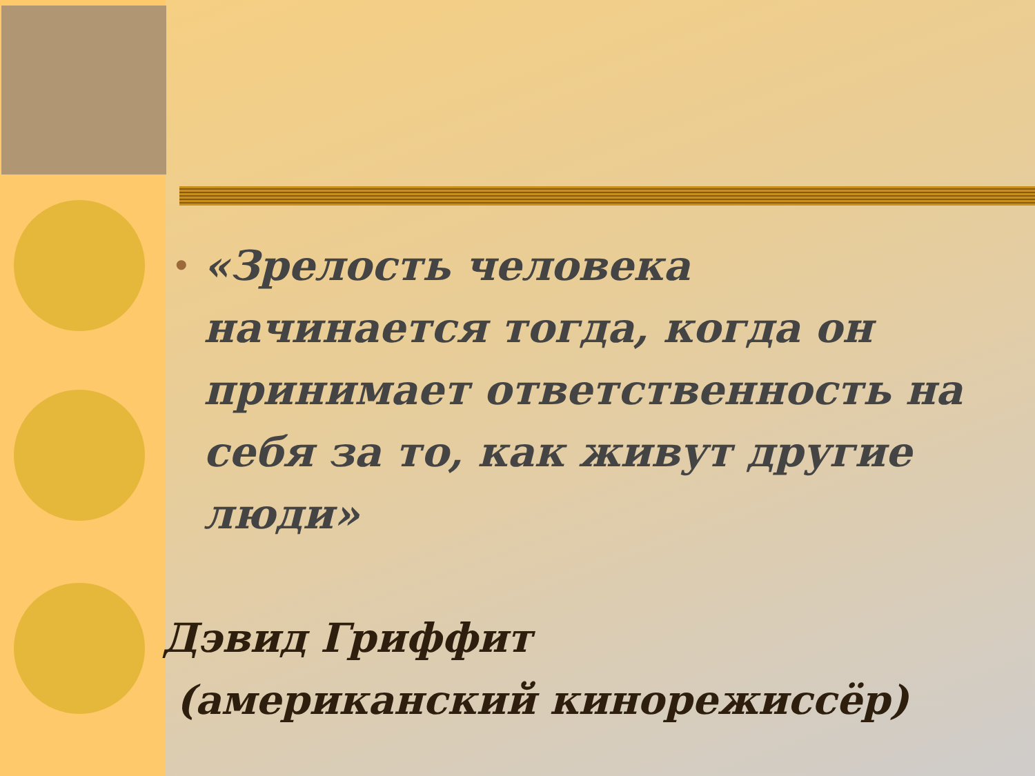• «Зрелость человека начинается тогда, когда он принимает ответственность на себя за то, как живут другие люди»
Дэвид Гриффит
(американский кинорежиссёр)